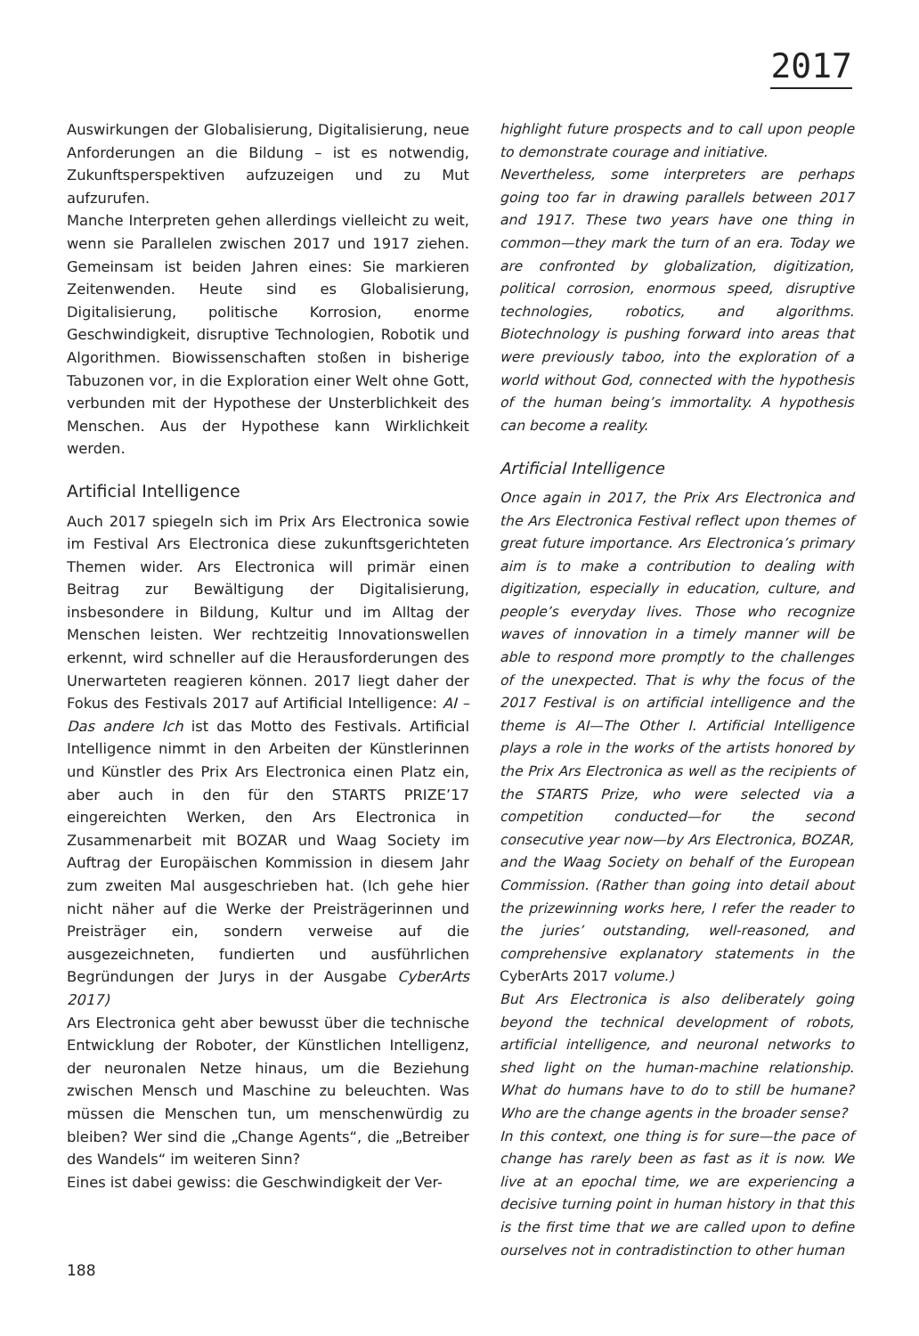2017
Auswirkungen der Globalisierung, Digitalisierung, neue Anforderungen an die Bildung – ist es notwendig, Zukunftsperspektiven aufzuzeigen und zu Mut aufzurufen.
Manche Interpreten gehen allerdings vielleicht zu weit, wenn sie Parallelen zwischen 2017 und 1917 ziehen. Gemeinsam ist beiden Jahren eines: Sie markieren Zeitenwenden. Heute sind es Globalisierung, Digitalisierung, politische Korrosion, enorme Geschwindigkeit, disruptive Technologien, Robotik und Algorithmen. Biowissenschaften stoßen in bisherige Tabuzonen vor, in die Exploration einer Welt ohne Gott, verbunden mit der Hypothese der Unsterblichkeit des Menschen. Aus der Hypothese kann Wirklichkeit werden.
Artificial Intelligence
Auch 2017 spiegeln sich im Prix Ars Electronica sowie im Festival Ars Electronica diese zukunftsgerichteten Themen wider. Ars Electronica will primär einen Beitrag zur Bewältigung der Digitalisierung, insbesondere in Bildung, Kultur und im Alltag der Menschen leisten. Wer rechtzeitig Innovationswellen erkennt, wird schneller auf die Herausforderungen des Unerwarteten reagieren können. 2017 liegt daher der Fokus des Festivals 2017 auf Artificial Intelligence: AI – Das andere Ich ist das Motto des Festivals. Artificial Intelligence nimmt in den Arbeiten der Künstlerinnen und Künstler des Prix Ars Electronica einen Platz ein, aber auch in den für den STARTS PRIZE’17 eingereichten Werken, den Ars Electronica in Zusammenarbeit mit BOZAR und Waag Society im Auftrag der Europäischen Kommission in diesem Jahr zum zweiten Mal ausgeschrieben hat. (Ich gehe hier nicht näher auf die Werke der Preisträgerinnen und Preisträger ein, sondern verweise auf die ausgezeichneten, fundierten und ausführlichen Begründungen der Jurys in der Ausgabe CyberArts 2017)
Ars Electronica geht aber bewusst über die technische Entwicklung der Roboter, der Künstlichen Intelligenz, der neuronalen Netze hinaus, um die Beziehung zwischen Mensch und Maschine zu beleuchten. Was müssen die Menschen tun, um menschenwürdig zu bleiben? Wer sind die „Change Agents“, die „Betreiber des Wandels“ im weiteren Sinn?
Eines ist dabei gewiss: die Geschwindigkeit der Ver-
highlight future prospects and to call upon people to demonstrate courage and initiative.
Nevertheless, some interpreters are perhaps going too far in drawing parallels between 2017 and 1917. These two years have one thing in common—they mark the turn of an era. Today we are confronted by globalization, digitization, political corrosion, enormous speed, disruptive technologies, robotics, and algorithms. Biotechnology is pushing forward into areas that were previously taboo, into the exploration of a world without God, connected with the hypothesis of the human being’s immortality. A hypothesis can become a reality.
Artificial Intelligence
Once again in 2017, the Prix Ars Electronica and the Ars Electronica Festival reflect upon themes of great future importance. Ars Electronica’s primary aim is to make a contribution to dealing with digitization, especially in education, culture, and people’s everyday lives. Those who recognize waves of innovation in a timely manner will be able to respond more promptly to the challenges of the unexpected. That is why the focus of the 2017 Festival is on artificial intelligence and the theme is AI—The Other I. Artificial Intelligence plays a role in the works of the artists honored by the Prix Ars Electronica as well as the recipients of the STARTS Prize, who were selected via a competition conducted—for the second consecutive year now—by Ars Electronica, BOZAR, and the Waag Society on behalf of the European Commission. (Rather than going into detail about the prizewinning works here, I refer the reader to the juries’ outstanding, well-reasoned, and comprehensive explanatory statements in the CyberArts 2017 volume.)
But Ars Electronica is also deliberately going beyond the technical development of robots, artificial intelligence, and neuronal networks to shed light on the human-machine relationship. What do humans have to do to still be humane? Who are the change agents in the broader sense?
In this context, one thing is for sure—the pace of change has rarely been as fast as it is now. We live at an epochal time, we are experiencing a decisive turning point in human history in that this is the first time that we are called upon to define ourselves not in contradistinction to other human
188